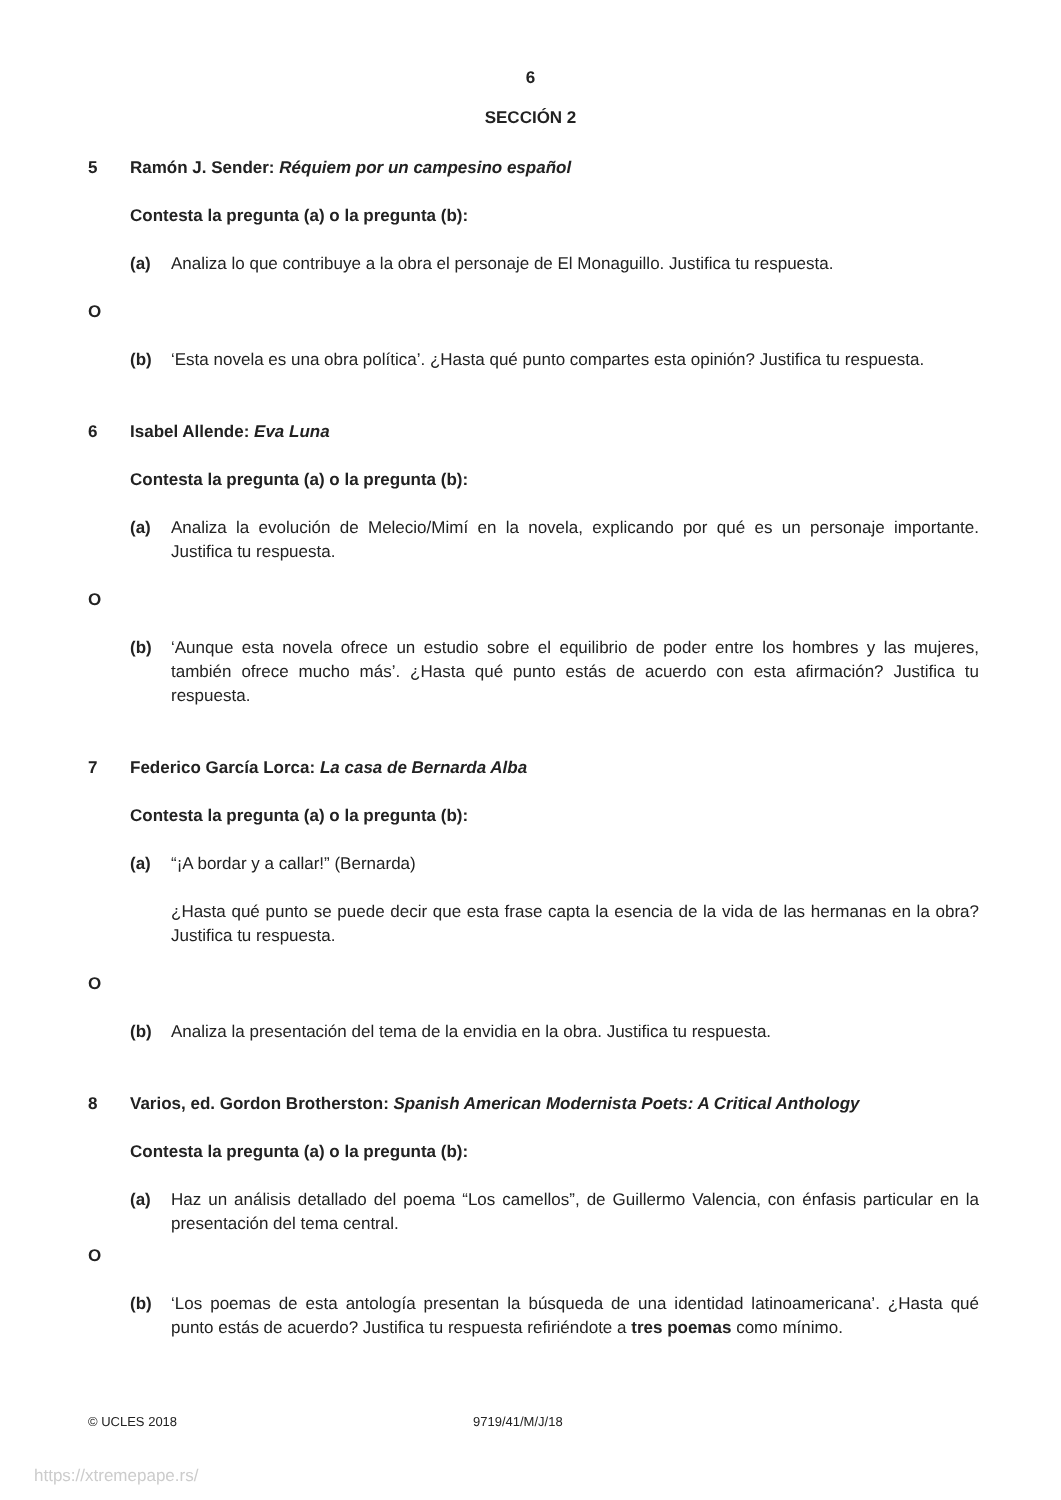6
SECCIÓN 2
5 Ramón J. Sender: Réquiem por un campesino español
Contesta la pregunta (a) o la pregunta (b):
(a) Analiza lo que contribuye a la obra el personaje de El Monaguillo. Justifica tu respuesta.
O
(b) ‘Esta novela es una obra política’. ¿Hasta qué punto compartes esta opinión? Justifica tu respuesta.
6 Isabel Allende: Eva Luna
Contesta la pregunta (a) o la pregunta (b):
(a) Analiza la evolución de Melecio/Mimí en la novela, explicando por qué es un personaje importante. Justifica tu respuesta.
O
(b) ‘Aunque esta novela ofrece un estudio sobre el equilibrio de poder entre los hombres y las mujeres, también ofrece mucho más’. ¿Hasta qué punto estás de acuerdo con esta afirmación? Justifica tu respuesta.
7 Federico García Lorca: La casa de Bernarda Alba
Contesta la pregunta (a) o la pregunta (b):
(a) “¡A bordar y a callar!” (Bernarda)
¿Hasta qué punto se puede decir que esta frase capta la esencia de la vida de las hermanas en la obra? Justifica tu respuesta.
O
(b) Analiza la presentación del tema de la envidia en la obra. Justifica tu respuesta.
8 Varios, ed. Gordon Brotherston: Spanish American Modernista Poets: A Critical Anthology
Contesta la pregunta (a) o la pregunta (b):
(a) Haz un análisis detallado del poema “Los camellos”, de Guillermo Valencia, con énfasis particular en la presentación del tema central.
O
(b) ‘Los poemas de esta antología presentan la búsqueda de una identidad latinoamericana’. ¿Hasta qué punto estás de acuerdo? Justifica tu respuesta refiriéndote a tres poemas como mínimo.
© UCLES 2018 9719/41/M/J/18
https://xtremepape.rs/